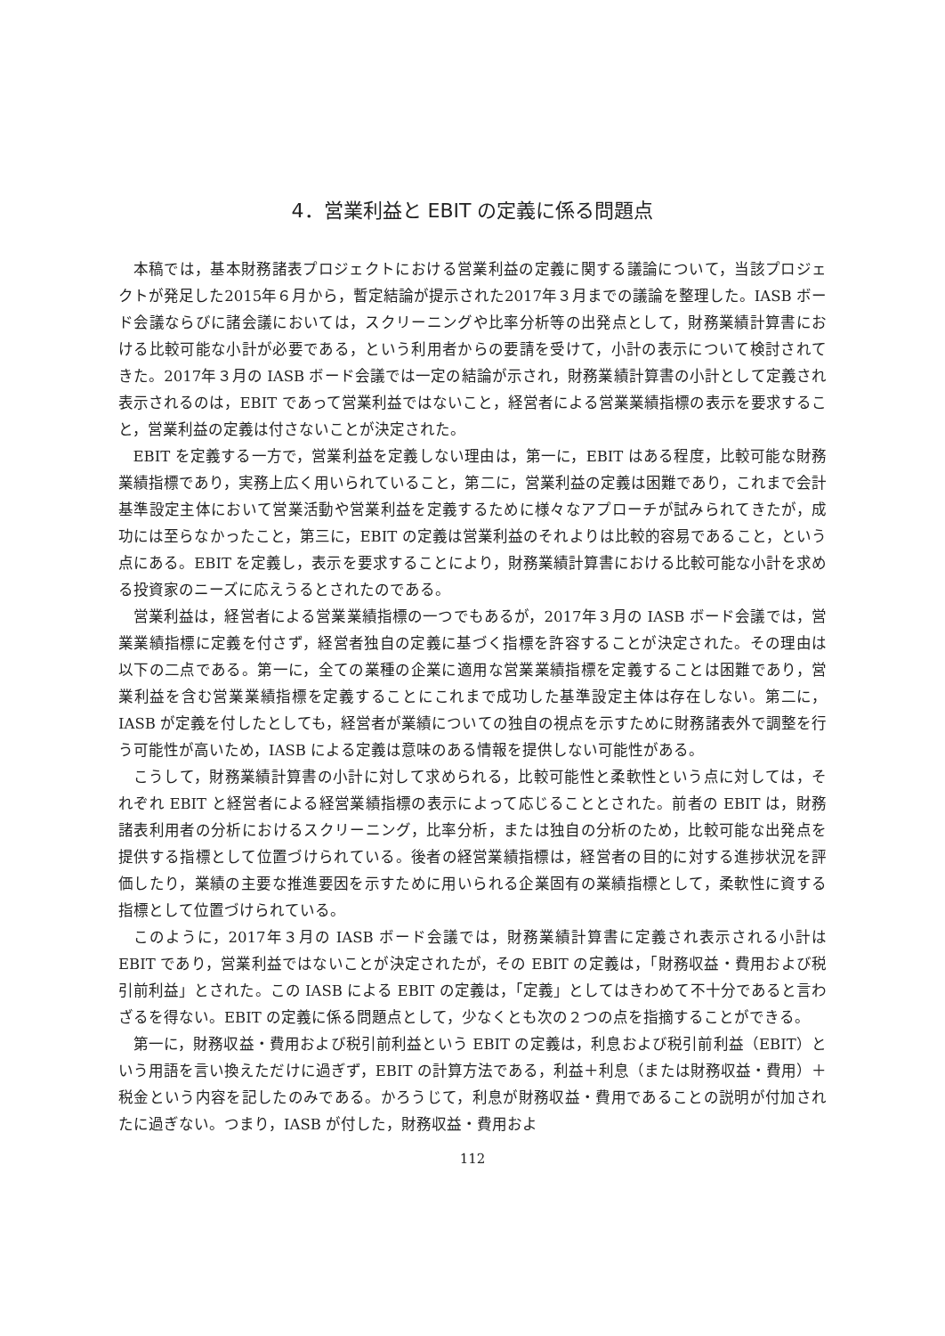4．営業利益と EBIT の定義に係る問題点
本稿では，基本財務諸表プロジェクトにおける営業利益の定義に関する議論について，当該プロジェクトが発足した2015年６月から，暫定結論が提示された2017年３月までの議論を整理した。IASB ボード会議ならびに諸会議においては，スクリーニングや比率分析等の出発点として，財務業績計算書における比較可能な小計が必要である，という利用者からの要請を受けて，小計の表示について検討されてきた。2017年３月の IASB ボード会議では一定の結論が示され，財務業績計算書の小計として定義され表示されるのは，EBIT であって営業利益ではないこと，経営者による営業業績指標の表示を要求すること，営業利益の定義は付さないことが決定された。
EBIT を定義する一方で，営業利益を定義しない理由は，第一に，EBIT はある程度，比較可能な財務業績指標であり，実務上広く用いられていること，第二に，営業利益の定義は困難であり，これまで会計基準設定主体において営業活動や営業利益を定義するために様々なアプローチが試みられてきたが，成功には至らなかったこと，第三に，EBIT の定義は営業利益のそれよりは比較的容易であること，という点にある。EBIT を定義し，表示を要求することにより，財務業績計算書における比較可能な小計を求める投資家のニーズに応えうるとされたのである。
営業利益は，経営者による営業業績指標の一つでもあるが，2017年３月の IASB ボード会議では，営業業績指標に定義を付さず，経営者独自の定義に基づく指標を許容することが決定された。その理由は以下の二点である。第一に，全ての業種の企業に適用な営業業績指標を定義することは困難であり，営業利益を含む営業業績指標を定義することにこれまで成功した基準設定主体は存在しない。第二に，IASB が定義を付したとしても，経営者が業績についての独自の視点を示すために財務諸表外で調整を行う可能性が高いため，IASB による定義は意味のある情報を提供しない可能性がある。
こうして，財務業績計算書の小計に対して求められる，比較可能性と柔軟性という点に対しては，それぞれ EBIT と経営者による経営業績指標の表示によって応じることとされた。前者の EBIT は，財務諸表利用者の分析におけるスクリーニング，比率分析，または独自の分析のため，比較可能な出発点を提供する指標として位置づけられている。後者の経営業績指標は，経営者の目的に対する進捗状況を評価したり，業績の主要な推進要因を示すために用いられる企業固有の業績指標として，柔軟性に資する指標として位置づけられている。
このように，2017年３月の IASB ボード会議では，財務業績計算書に定義され表示される小計は EBIT であり，営業利益ではないことが決定されたが，その EBIT の定義は，「財務収益・費用および税引前利益」とされた。この IASB による EBIT の定義は，「定義」としてはきわめて不十分であると言わざるを得ない。EBIT の定義に係る問題点として，少なくとも次の２つの点を指摘することができる。
第一に，財務収益・費用および税引前利益という EBIT の定義は，利息および税引前利益（EBIT）という用語を言い換えただけに過ぎず，EBIT の計算方法である，利益＋利息（または財務収益・費用）＋税金という内容を記したのみである。かろうじて，利息が財務収益・費用であることの説明が付加されたに過ぎない。つまり，IASB が付した，財務収益・費用およ
112